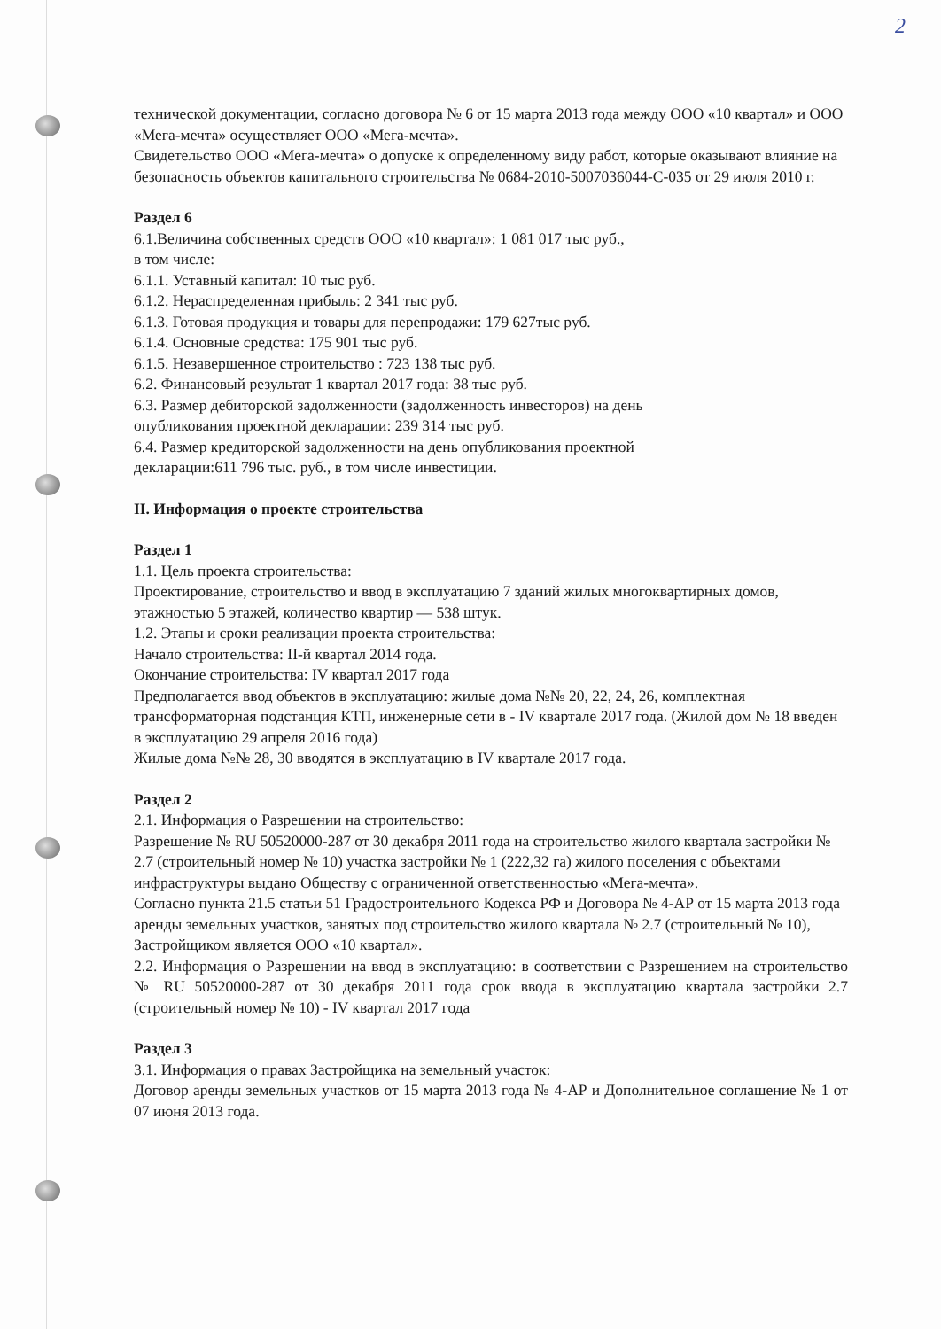2
технической документации, согласно договора № 6 от 15 марта 2013 года между ООО «10 квартал» и ООО «Мега-мечта» осуществляет ООО «Мега-мечта».
Свидетельство ООО «Мега-мечта» о допуске к определенному виду работ, которые оказывают влияние на безопасность объектов капитального строительства № 0684-2010-5007036044-С-035 от 29 июля 2010 г.
Раздел 6
6.1.Величина собственных средств ООО «10 квартал»: 1 081 017 тыс руб.,
в том числе:
6.1.1. Уставный капитал: 10 тыс руб.
6.1.2. Нераспределенная прибыль: 2 341 тыс руб.
6.1.3. Готовая продукция и товары для перепродажи: 179 627тыс руб.
6.1.4. Основные средства: 175 901 тыс руб.
6.1.5. Незавершенное строительство : 723 138 тыс руб.
6.2. Финансовый результат 1 квартал 2017 года: 38 тыс руб.
6.3. Размер дебиторской задолженности (задолженность инвесторов) на день
опубликования проектной декларации: 239 314 тыс руб.
6.4. Размер кредиторской задолженности на день опубликования проектной
декларации:611 796 тыс. руб., в том числе инвестиции.
II. Информация о проекте строительства
Раздел 1
1.1. Цель проекта строительства:
Проектирование, строительство и ввод в эксплуатацию 7 зданий жилых многоквартирных домов, этажностью 5 этажей, количество квартир — 538 штук.
1.2. Этапы и сроки реализации проекта строительства:
Начало строительства: II-й квартал 2014 года.
Окончание строительства: IV квартал 2017 года
Предполагается ввод объектов в эксплуатацию: жилые дома №№ 20, 22, 24, 26, комплектная трансформаторная подстанция КТП, инженерные сети в - IV квартале 2017 года. (Жилой дом № 18 введен в эксплуатацию 29 апреля 2016 года)
Жилые дома №№ 28, 30 вводятся в эксплуатацию в IV квартале 2017 года.
Раздел 2
2.1. Информация о Разрешении на строительство:
Разрешение № RU 50520000-287 от 30 декабря 2011 года на строительство жилого квартала застройки № 2.7 (строительный номер № 10) участка застройки № 1 (222,32 га) жилого поселения с объектами инфраструктуры выдано Обществу с ограниченной ответственностью «Мега-мечта».
Согласно пункта 21.5 статьи 51 Градостроительного Кодекса РФ и Договора № 4-АР от 15 марта 2013 года аренды земельных участков, занятых под строительство жилого квартала № 2.7 (строительный № 10), Застройщиком является ООО «10 квартал».
2.2. Информация о Разрешении на ввод в эксплуатацию: в соответствии с Разрешением на строительство № RU 50520000-287 от 30 декабря 2011 года срок ввода в эксплуатацию квартала застройки 2.7 (строительный номер № 10) - IV квартал 2017 года
Раздел 3
3.1. Информация о правах Застройщика на земельный участок:
Договор аренды земельных участков от 15 марта 2013 года № 4-АР и Дополнительное соглашение № 1 от 07 июня 2013 года.